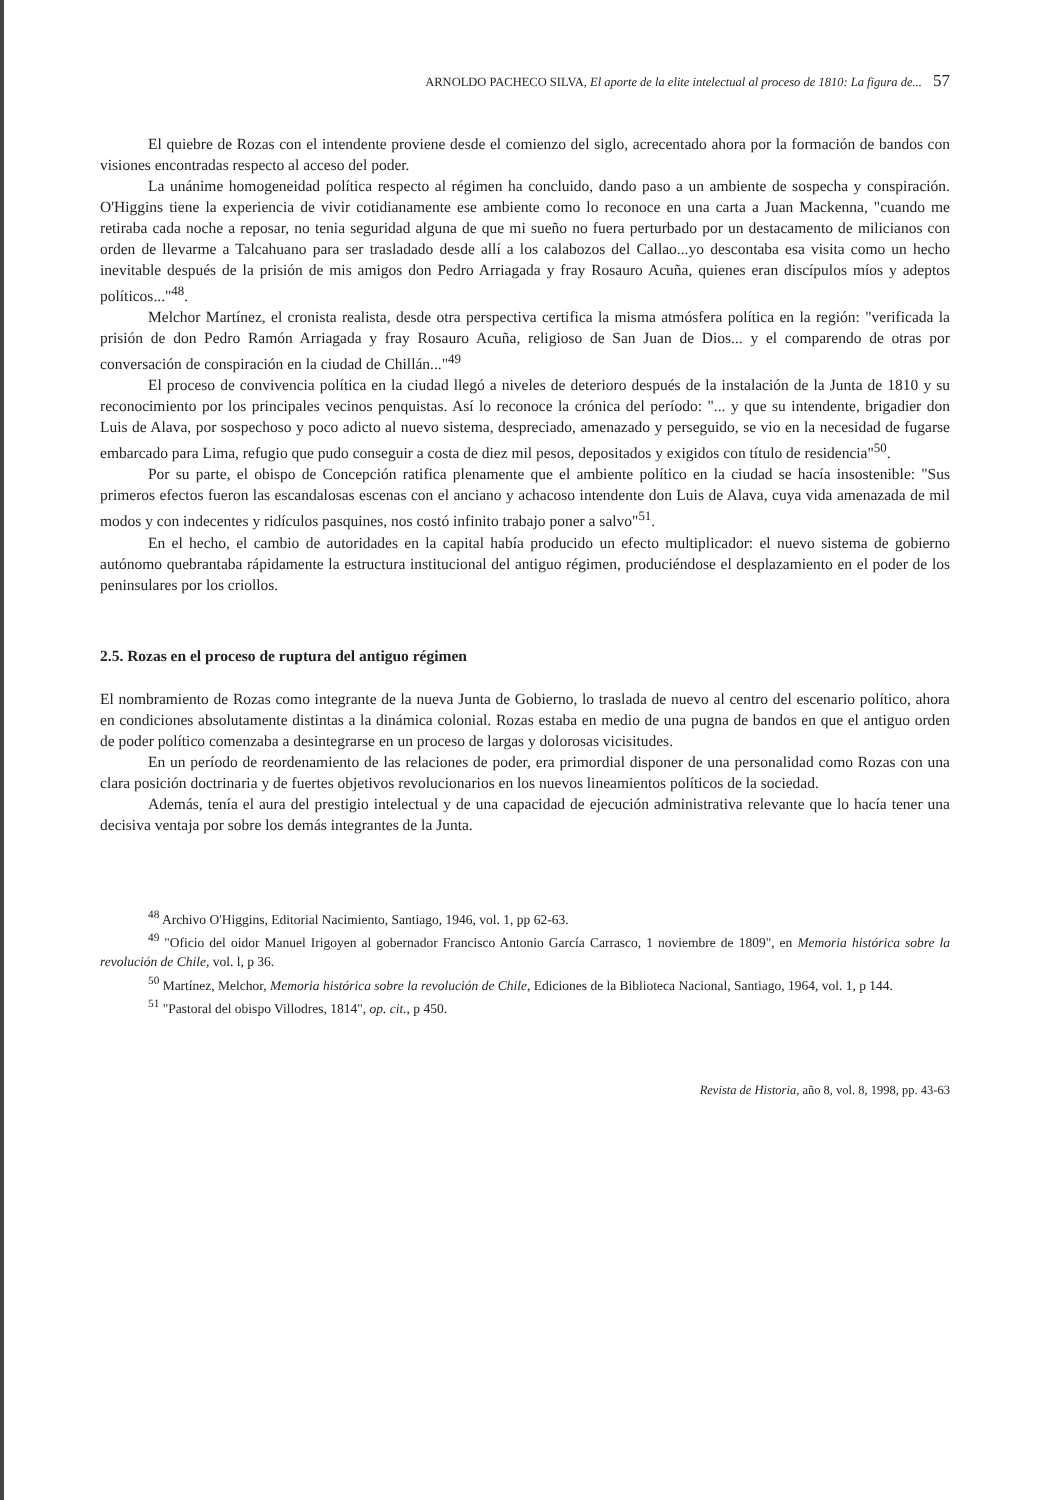ARNOLDO PACHECO SILVA, El aporte de la elite intelectual al proceso de 1810: La figura de... 57
El quiebre de Rozas con el intendente proviene desde el comienzo del siglo, acrecentado ahora por la formación de bandos con visiones encontradas respecto al acceso del poder.
La unánime homogeneidad política respecto al régimen ha concluido, dando paso a un ambiente de sospecha y conspiración. O'Higgins tiene la experiencia de vivir cotidianamente ese ambiente como lo reconoce en una carta a Juan Mackenna, "cuando me retiraba cada noche a reposar, no tenia seguridad alguna de que mi sueño no fuera perturbado por un destacamento de milicianos con orden de llevarme a Talcahuano para ser trasladado desde allí a los calabozos del Callao...yo descontaba esa visita como un hecho inevitable después de la prisión de mis amigos don Pedro Arriagada y fray Rosauro Acuña, quienes eran discípulos míos y adeptos políticos..."<sup>48</sup>.
Melchor Martínez, el cronista realista, desde otra perspectiva certifica la misma atmósfera política en la región: "verificada la prisión de don Pedro Ramón Arriagada y fray Rosauro Acuña, religioso de San Juan de Dios... y el comparendo de otras por conversación de conspiración en la ciudad de Chillán..."<sup>49</sup>
El proceso de convivencia política en la ciudad llegó a niveles de deterioro después de la instalación de la Junta de 1810 y su reconocimiento por los principales vecinos penquistas. Así lo reconoce la crónica del período: "... y que su intendente, brigadier don Luis de Alava, por sospechoso y poco adicto al nuevo sistema, despreciado, amenazado y perseguido, se vio en la necesidad de fugarse embarcado para Lima, refugio que pudo conseguir a costa de diez mil pesos, depositados y exigidos con título de residencia"<sup>50</sup>.
Por su parte, el obispo de Concepción ratifica plenamente que el ambiente político en la ciudad se hacía insostenible: "Sus primeros efectos fueron las escandalosas escenas con el anciano y achacoso intendente don Luis de Alava, cuya vida amenazada de mil modos y con indecentes y ridículos pasquines, nos costó infinito trabajo poner a salvo"<sup>51</sup>.
En el hecho, el cambio de autoridades en la capital había producido un efecto multiplicador: el nuevo sistema de gobierno autónomo quebrantaba rápidamente la estructura institucional del antiguo régimen, produciéndose el desplazamiento en el poder de los peninsulares por los criollos.
2.5. Rozas en el proceso de ruptura del antiguo régimen
El nombramiento de Rozas como integrante de la nueva Junta de Gobierno, lo traslada de nuevo al centro del escenario político, ahora en condiciones absolutamente distintas a la dinámica colonial. Rozas estaba en medio de una pugna de bandos en que el antiguo orden de poder político comenzaba a desintegrarse en un proceso de largas y dolorosas vicisitudes.
En un período de reordenamiento de las relaciones de poder, era primordial disponer de una personalidad como Rozas con una clara posición doctrinaria y de fuertes objetivos revolucionarios en los nuevos lineamientos políticos de la sociedad.
Además, tenía el aura del prestigio intelectual y de una capacidad de ejecución administrativa relevante que lo hacía tener una decisiva ventaja por sobre los demás integrantes de la Junta.
<sup>48</sup> Archivo O'Higgins, Editorial Nacimiento, Santiago, 1946, vol. 1, pp 62-63.
<sup>49</sup> "Oficio del oidor Manuel Irigoyen al gobernador Francisco Antonio García Carrasco, 1 noviembre de 1809", en Memoria histórica sobre la revolución de Chile, vol. l, p 36.
<sup>50</sup> Martínez, Melchor, Memoria histórica sobre la revolución de Chile, Ediciones de la Biblioteca Nacional, Santiago, 1964, vol. 1, p 144.
<sup>51</sup> "Pastoral del obispo Villodres, 1814", op. cit., p 450.
Revista de Historia, año 8, vol. 8, 1998, pp. 43-63